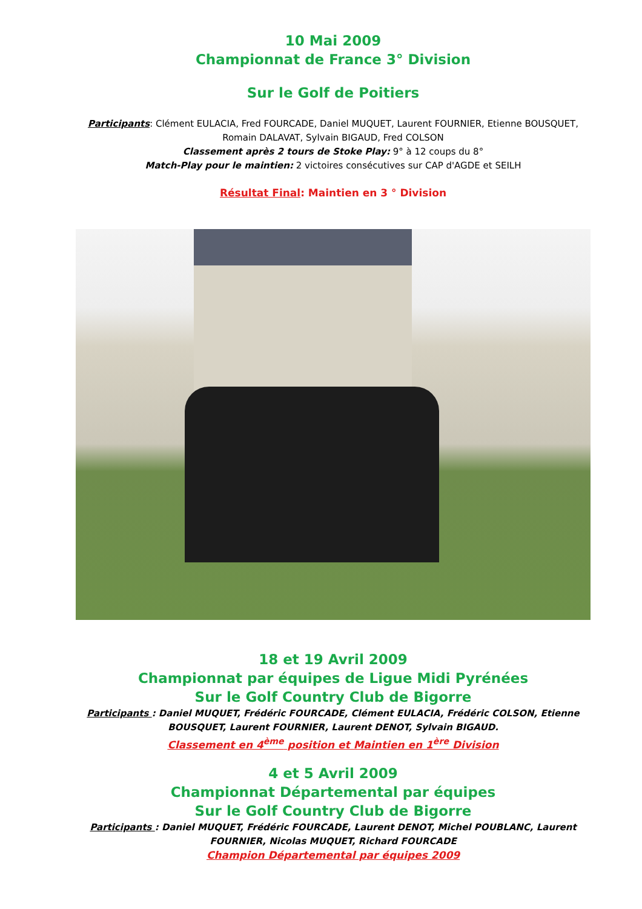10 Mai 2009
Championnat de France 3° Division
Sur le Golf de Poitiers
Participants: Clément EULACIA, Fred FOURCADE, Daniel MUQUET, Laurent FOURNIER, Etienne BOUSQUET, Romain DALAVAT, Sylvain BIGAUD, Fred COLSON
Classement après 2 tours de Stoke Play: 9° à 12 coups du 8°
Match-Play pour le maintien: 2 victoires consécutives sur CAP d'AGDE et SEILH
Résultat Final: Maintien en 3 ° Division
18 et 19 Avril 2009
Championnat par équipes de Ligue Midi Pyrénées
Sur le Golf Country Club de Bigorre
Participants : Daniel MUQUET, Frédéric FOURCADE, Clément EULACIA, Frédéric COLSON, Etienne BOUSQUET, Laurent FOURNIER, Laurent DENOT, Sylvain BIGAUD.
Classement en 4<sup>ème</sup> position et Maintien en 1<sup>ère</sup> Division
4 et 5 Avril 2009
Championnat Départemental par équipes
Sur le Golf Country Club de Bigorre
Participants : Daniel MUQUET, Frédéric FOURCADE, Laurent DENOT, Michel POUBLANC, Laurent FOURNIER, Nicolas MUQUET, Richard FOURCADE
Champion Départemental par équipes 2009